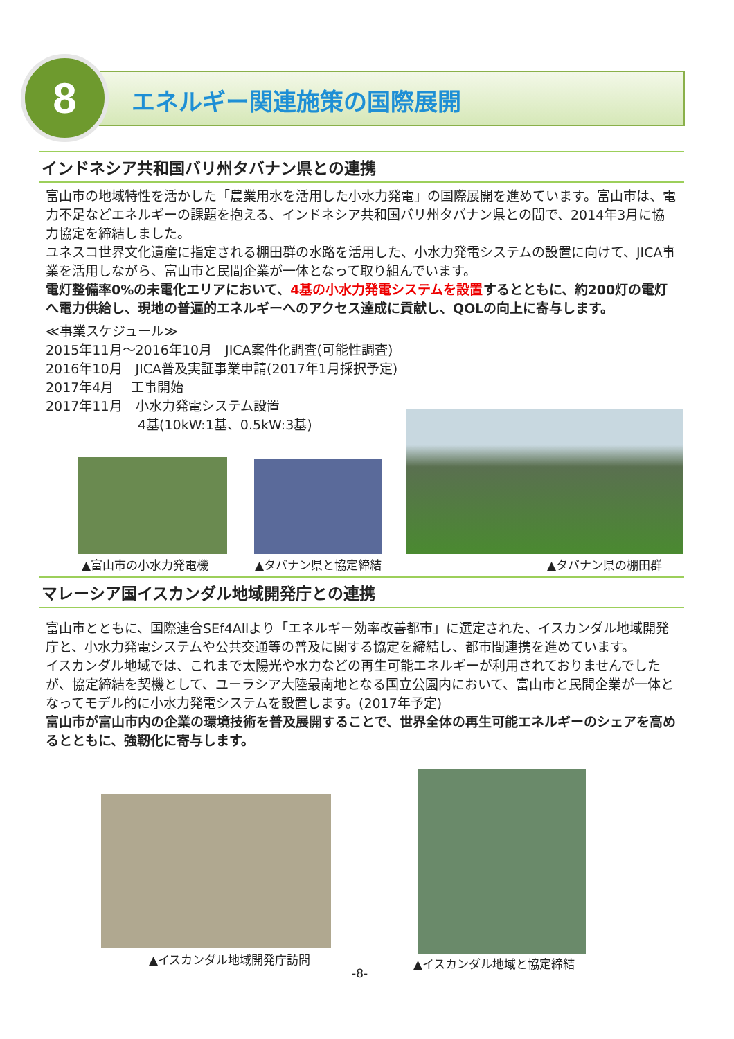8 エネルギー関連施策の国際展開
インドネシア共和国バリ州タバナン県との連携
富山市の地域特性を活かした「農業用水を活用した小水力発電」の国際展開を進めています。富山市は、電力不足などエネルギーの課題を抱える、インドネシア共和国バリ州タバナン県との間で、2014年3月に協力協定を締結しました。
ユネスコ世界文化遺産に指定される棚田群の水路を活用した、小水力発電システムの設置に向けて、JICA事業を活用しながら、富山市と民間企業が一体となって取り組んでいます。
電灯整備率0%の未電化エリアにおいて、4基の小水力発電システムを設置するとともに、約200灯の電灯へ電力供給し、現地の普遍的エネルギーへのアクセス達成に貢献し、QOLの向上に寄与します。
≪事業スケジュール≫
2015年11月～2016年10月　JICA案件化調査(可能性調査)
2016年10月　JICA普及実証事業申請(2017年1月採択予定)
2017年4月　 工事開始
2017年11月　小水力発電システム設置
　　　　　　　4基(10kW:1基、0.5kW:3基)
▲富山市の小水力発電機 ▲タバナン県と協定締結 ▲タバナン県の棚田群
マレーシア国イスカンダル地域開発庁との連携
富山市とともに、国際連合SEf4Allより「エネルギー効率改善都市」に選定された、イスカンダル地域開発庁と、小水力発電システムや公共交通等の普及に関する協定を締結し、都市間連携を進めています。
イスカンダル地域では、これまで太陽光や水力などの再生可能エネルギーが利用されておりませんでしたが、協定締結を契機として、ユーラシア大陸最南地となる国立公園内において、富山市と民間企業が一体となってモデル的に小水力発電システムを設置します。(2017年予定)
富山市が富山市内の企業の環境技術を普及展開することで、世界全体の再生可能エネルギーのシェアを高めるとともに、強靭化に寄与します。
▲イスカンダル地域開発庁訪問 ▲イスカンダル地域と協定締結
-8-